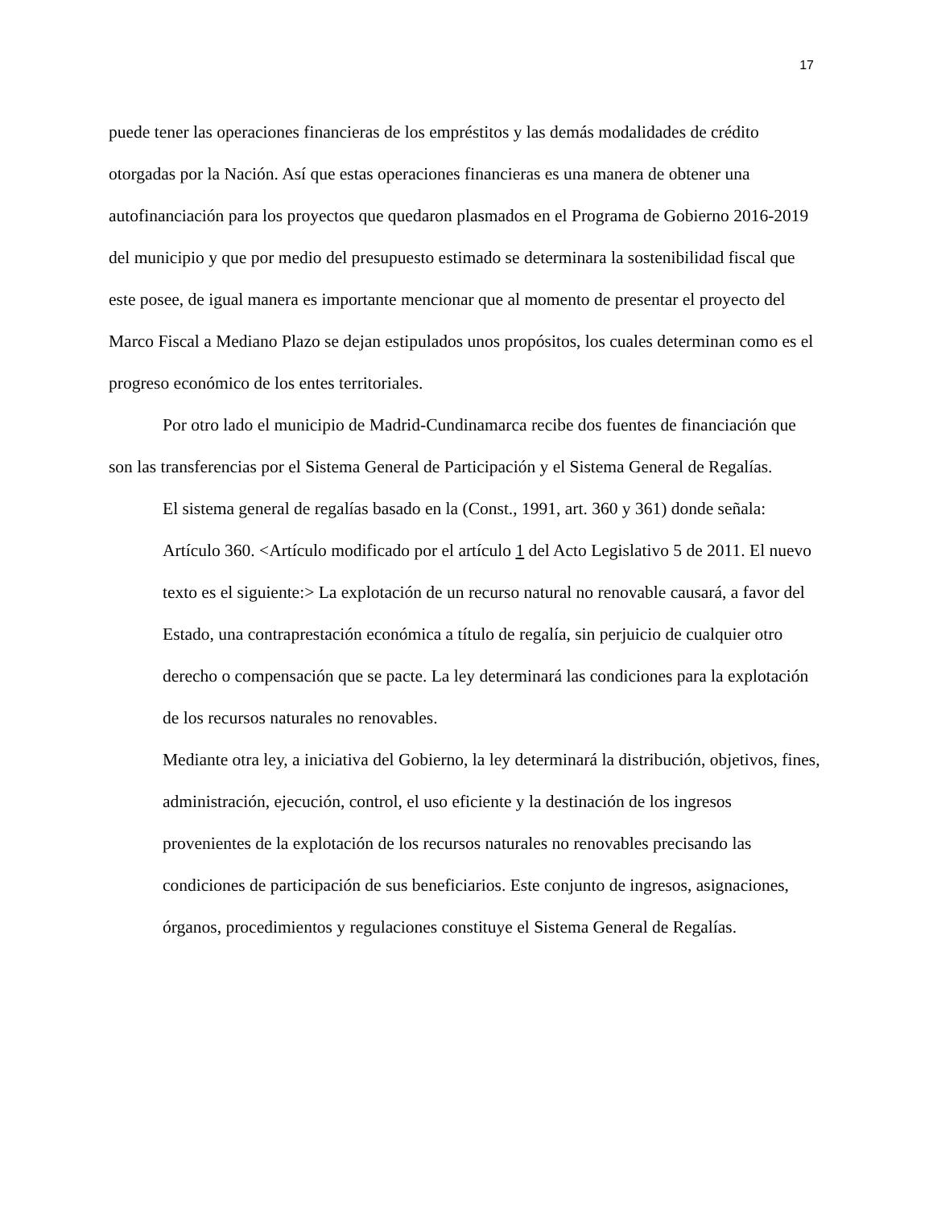17
puede tener las operaciones financieras de los empréstitos y las demás modalidades de crédito otorgadas por la Nación. Así que estas operaciones financieras es una manera de obtener una autofinanciación para los proyectos que quedaron plasmados en el Programa de Gobierno 2016-2019 del municipio y que por medio del presupuesto estimado se determinara la sostenibilidad fiscal que este posee, de igual manera es importante mencionar que al momento de presentar el proyecto del Marco Fiscal a Mediano Plazo se dejan estipulados unos propósitos, los cuales determinan como es el progreso económico de los entes territoriales.
Por otro lado el municipio de Madrid-Cundinamarca recibe dos fuentes de financiación que son las transferencias por el Sistema General de Participación y el Sistema General de Regalías.
El sistema general de regalías basado en la (Const., 1991, art. 360 y 361) donde señala:
Artículo 360. <Artículo modificado por el artículo 1 del Acto Legislativo 5 de 2011. El nuevo texto es el siguiente:> La explotación de un recurso natural no renovable causará, a favor del Estado, una contraprestación económica a título de regalía, sin perjuicio de cualquier otro derecho o compensación que se pacte. La ley determinará las condiciones para la explotación de los recursos naturales no renovables.
Mediante otra ley, a iniciativa del Gobierno, la ley determinará la distribución, objetivos, fines, administración, ejecución, control, el uso eficiente y la destinación de los ingresos provenientes de la explotación de los recursos naturales no renovables precisando las condiciones de participación de sus beneficiarios. Este conjunto de ingresos, asignaciones, órganos, procedimientos y regulaciones constituye el Sistema General de Regalías.